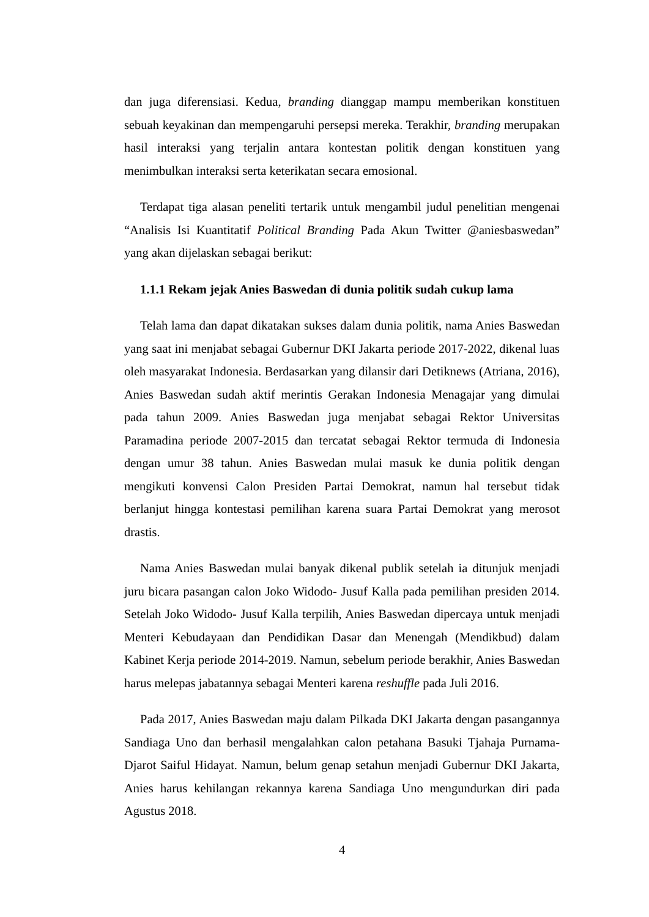dan juga diferensiasi. Kedua, branding dianggap mampu memberikan konstituen sebuah keyakinan dan mempengaruhi persepsi mereka. Terakhir, branding merupakan hasil interaksi yang terjalin antara kontestan politik dengan konstituen yang menimbulkan interaksi serta keterikatan secara emosional.
Terdapat tiga alasan peneliti tertarik untuk mengambil judul penelitian mengenai “Analisis Isi Kuantitatif Political Branding Pada Akun Twitter @aniesbaswedan” yang akan dijelaskan sebagai berikut:
1.1.1 Rekam jejak Anies Baswedan di dunia politik sudah cukup lama
Telah lama dan dapat dikatakan sukses dalam dunia politik, nama Anies Baswedan yang saat ini menjabat sebagai Gubernur DKI Jakarta periode 2017-2022, dikenal luas oleh masyarakat Indonesia. Berdasarkan yang dilansir dari Detiknews (Atriana, 2016), Anies Baswedan sudah aktif merintis Gerakan Indonesia Menagajar yang dimulai pada tahun 2009. Anies Baswedan juga menjabat sebagai Rektor Universitas Paramadina periode 2007-2015 dan tercatat sebagai Rektor termuda di Indonesia dengan umur 38 tahun. Anies Baswedan mulai masuk ke dunia politik dengan mengikuti konvensi Calon Presiden Partai Demokrat, namun hal tersebut tidak berlanjut hingga kontestasi pemilihan karena suara Partai Demokrat yang merosot drastis.
Nama Anies Baswedan mulai banyak dikenal publik setelah ia ditunjuk menjadi juru bicara pasangan calon Joko Widodo- Jusuf Kalla pada pemilihan presiden 2014. Setelah Joko Widodo- Jusuf Kalla terpilih, Anies Baswedan dipercaya untuk menjadi Menteri Kebudayaan dan Pendidikan Dasar dan Menengah (Mendikbud) dalam Kabinet Kerja periode 2014-2019. Namun, sebelum periode berakhir, Anies Baswedan harus melepas jabatannya sebagai Menteri karena reshuffle pada Juli 2016.
Pada 2017, Anies Baswedan maju dalam Pilkada DKI Jakarta dengan pasangannya Sandiaga Uno dan berhasil mengalahkan calon petahana Basuki Tjahaja Purnama- Djarot Saiful Hidayat. Namun, belum genap setahun menjadi Gubernur DKI Jakarta, Anies harus kehilangan rekannya karena Sandiaga Uno mengundurkan diri pada Agustus 2018.
4